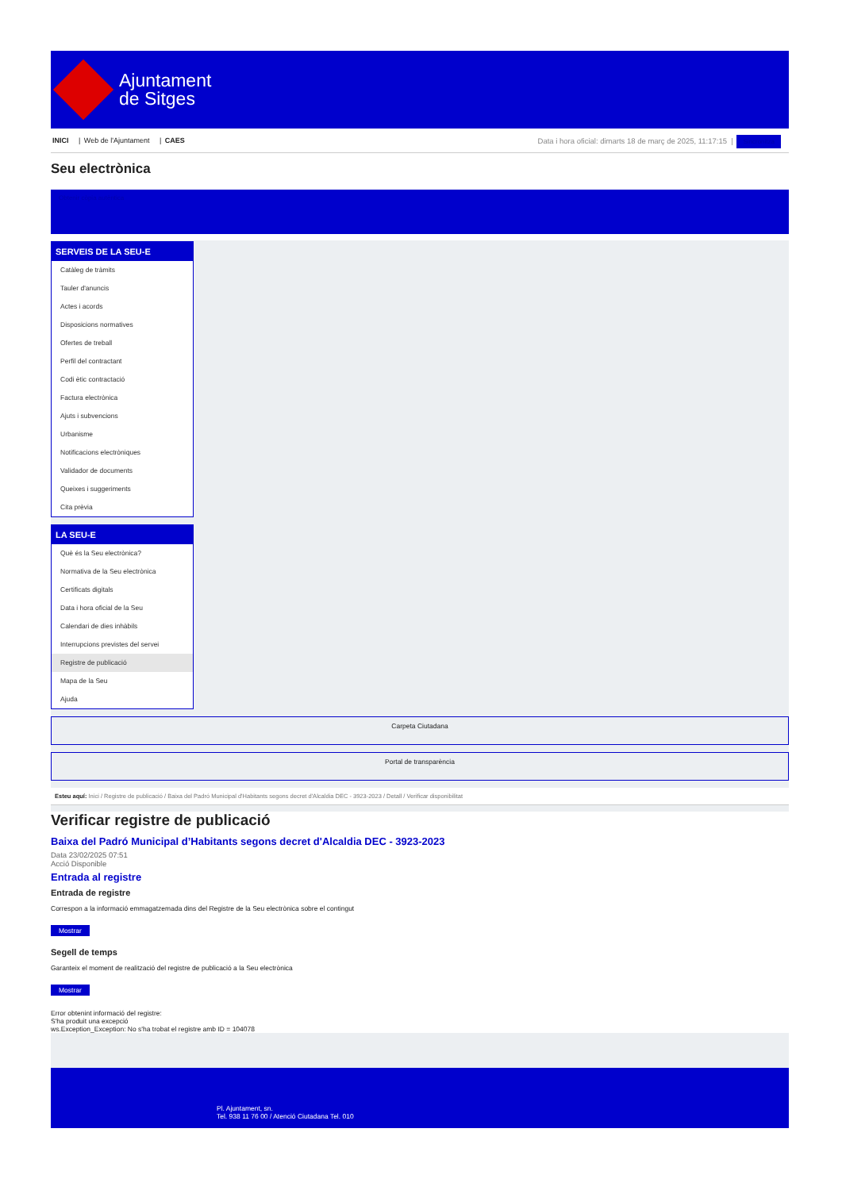Ajuntament
de Sitges
INICI | Web de l'Ajuntament | CAES
Data i hora oficial: dimarts 18 de març de 2025, 11:17:15 | Sincronitza
Seu electrònica
Obtenir còpia autèntica
SERVEIS DE LA SEU-E
Catàleg de tràmits
Tauler d'anuncis
Actes i acords
Disposicions normatives
Ofertes de treball
Perfil del contractant
Codi ètic contractació
Factura electrònica
Ajuts i subvencions
Urbanisme
Notificacions electròniques
Validador de documents
Queixes i suggeriments
Cita prèvia
LA SEU-E
Què és la Seu electrònica?
Normativa de la Seu electrònica
Certificats digitals
Data i hora oficial de la Seu
Calendari de dies inhàbils
Interrupcions previstes del servei
Registre de publicació
Mapa de la Seu
Ajuda
Carpeta Ciutadana
Portal de transparència
Esteu aquí: Inici / Registre de publicació / Baixa del Padró Municipal d'Habitants segons decret d'Alcaldia DEC - 3923-2023 / Detall / Verificar disponibilitat
Verificar registre de publicació
Baixa del Padró Municipal d’Habitants segons decret d'Alcaldia DEC - 3923-2023
Data 23/02/2025 07:51
Acció Disponible
Entrada al registre
Entrada de registre
Correspon a la informació emmagatzemada dins del Registre de la Seu electrònica sobre el contingut
Mostrar
Segell de temps
Garanteix el moment de realització del registre de publicació a la Seu electrònica
Mostrar
Error obtenint informació del registre:
S'ha produit una excepció
ws.Exception_Exception: No s'ha trobat el registre amb ID = 104078
Pl. Ajuntament, sn.
Tel. 938 11 76 00 / Atenció Ciutadana Tel. 010